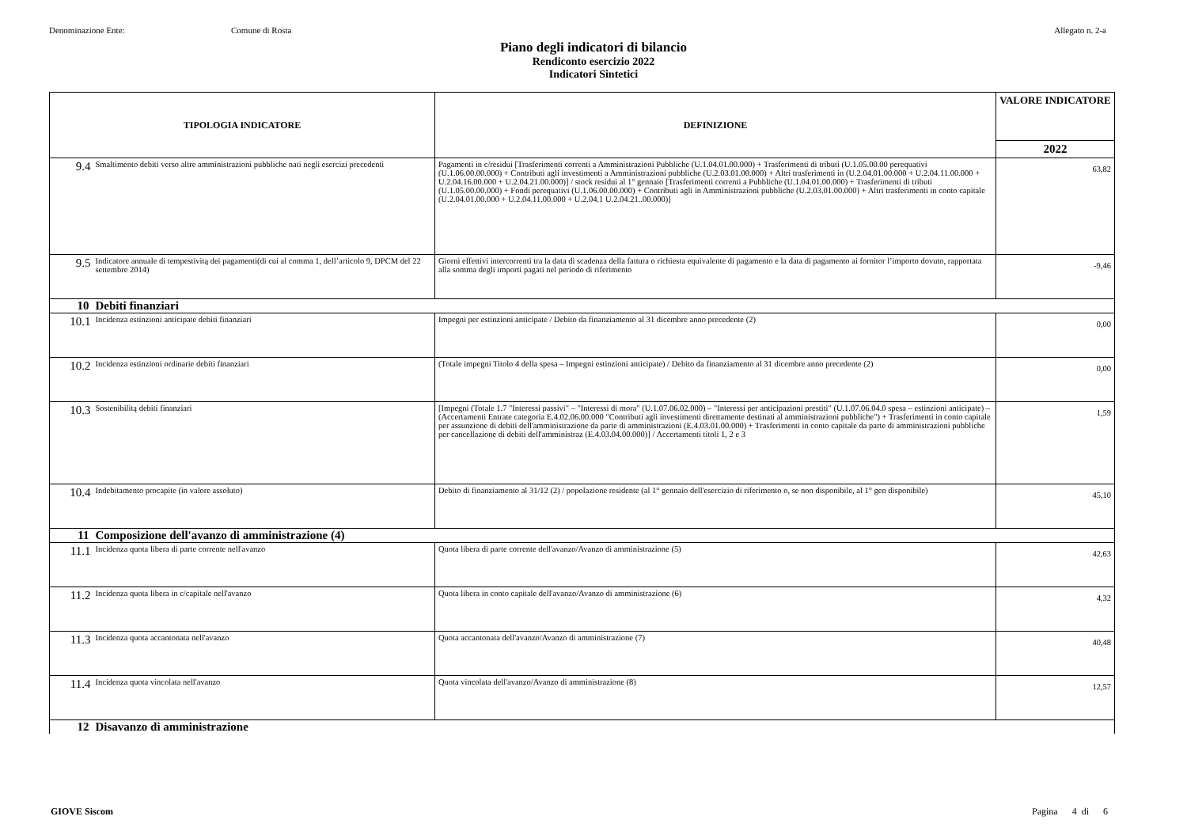Denominazione Ente: Comune di Rosta Allegato n. 2-a
Piano degli indicatori di bilancio
Rendiconto esercizio 2022
Indicatori Sintetici
| TIPOLOGIA INDICATORE | | DEFINIZIONE | VALORE INDICATORE |
| --- | --- | --- | --- |
| | | | 2022 |
| 9.4 | Smaltimento debiti verso altre amministrazioni pubbliche nati negli esercizi precedenti | Pagamenti in c/residui [Trasferimenti correnti a Amministrazioni Pubbliche (U.1.04.01.00.000) + Trasferimenti di tributi (U.1.05.00.00 perequativi (U.1.06.00.00.000) + Contributi agli investimenti a Amministrazioni pubbliche (U.2.03.01.00.000) + Altri trasferimenti in (U.2.04.01.00.000 + U.2.04.11.00.000 + U.2.04.16.00.000 + U.2.04.21.00.000)] / stock residui al 1° gennaio [Trasferimenti correnti a Pubbliche (U.1.04.01.00.000) + Trasferimenti di tributi (U.1.05.00.00.000) + Fondi perequativi (U.1.06.00.00.000) + Contributi agli in Amministrazioni pubbliche (U.2.03.01.00.000) + Altri trasferimenti in conto capitale (U.2.04.01.00.000 + U.2.04.11.00.000 + U.2.04.1 U.2.04.21..00.000)] | 63,82 |
| 9.5 | Indicatore annuale di tempestivitą dei pagamenti(di cui al comma 1, dell’articolo 9, DPCM del 22 settembre 2014) | Giorni effettivi intercorrenti tra la data di scadenza della fattura o richiesta equivalente di pagamento e la data di pagamento ai fornitor l’importo dovuto, rapportata alla somma degli importi pagati nel periodo di riferimento | -9,46 |
| 10 | Debiti finanziari | | |
| 10.1 | Incidenza estinzioni anticipate debiti finanziari | Impegni per estinzioni anticipate / Debito da finanziamento al 31 dicembre anno precedente (2) | 0,00 |
| 10.2 | Incidenza estinzioni ordinarie debiti finanziari | (Totale impegni Titolo 4 della spesa – Impegni estinzioni anticipate) / Debito da finanziamento al 31 dicembre anno precedente (2) | 0,00 |
| 10.3 | Sostenibilitą debiti finanziari | [Impegni (Totale 1.7 "Interessi passivi" – "Interessi di mora" (U.1.07.06.02.000) – "Interessi per anticipazioni prestiti" (U.1.07.06.04.0 spesa – estinzioni anticipate) – (Accertamenti Entrate categoria E.4.02.06.00.000 "Contributi agli investimenti direttamente destinati al amministrazioni pubbliche") + Trasferimenti in conto capitale per assunzione di debiti dell'amministrazione da parte di amministrazioni (E.4.03.01.00.000) + Trasferimenti in conto capitale da parte di amministrazioni pubbliche per cancellazione di debiti dell'amministraz (E.4.03.04.00.000)] / Accertamenti titoli 1, 2 e 3 | 1,59 |
| 10.4 | Indebitamento procapite (in valore assoluto) | Debito di finanziamento al 31/12 (2) / popolazione residente (al 1° gennaio dell'esercizio di riferimento o, se non disponibile, al 1° gen disponibile) | 45,10 |
| 11 | Composizione dell'avanzo di amministrazione (4) | | |
| 11.1 | Incidenza quota libera di parte corrente nell'avanzo | Quota libera di parte corrente dell'avanzo/Avanzo di amministrazione (5) | 42,63 |
| 11.2 | Incidenza quota libera in c/capitale nell'avanzo | Quota libera in conto capitale dell'avanzo/Avanzo di amministrazione (6) | 4,32 |
| 11.3 | Incidenza quota accantonata nell'avanzo | Quota accantonata dell'avanzo/Avanzo di amministrazione (7) | 40,48 |
| 11.4 | Incidenza quota vincolata nell'avanzo | Quota vincolata dell'avanzo/Avanzo di amministrazione (8) | 12,57 |
| 12 | Disavanzo di amministrazione | | |
GIOVE Siscom Pagina 4 di 6